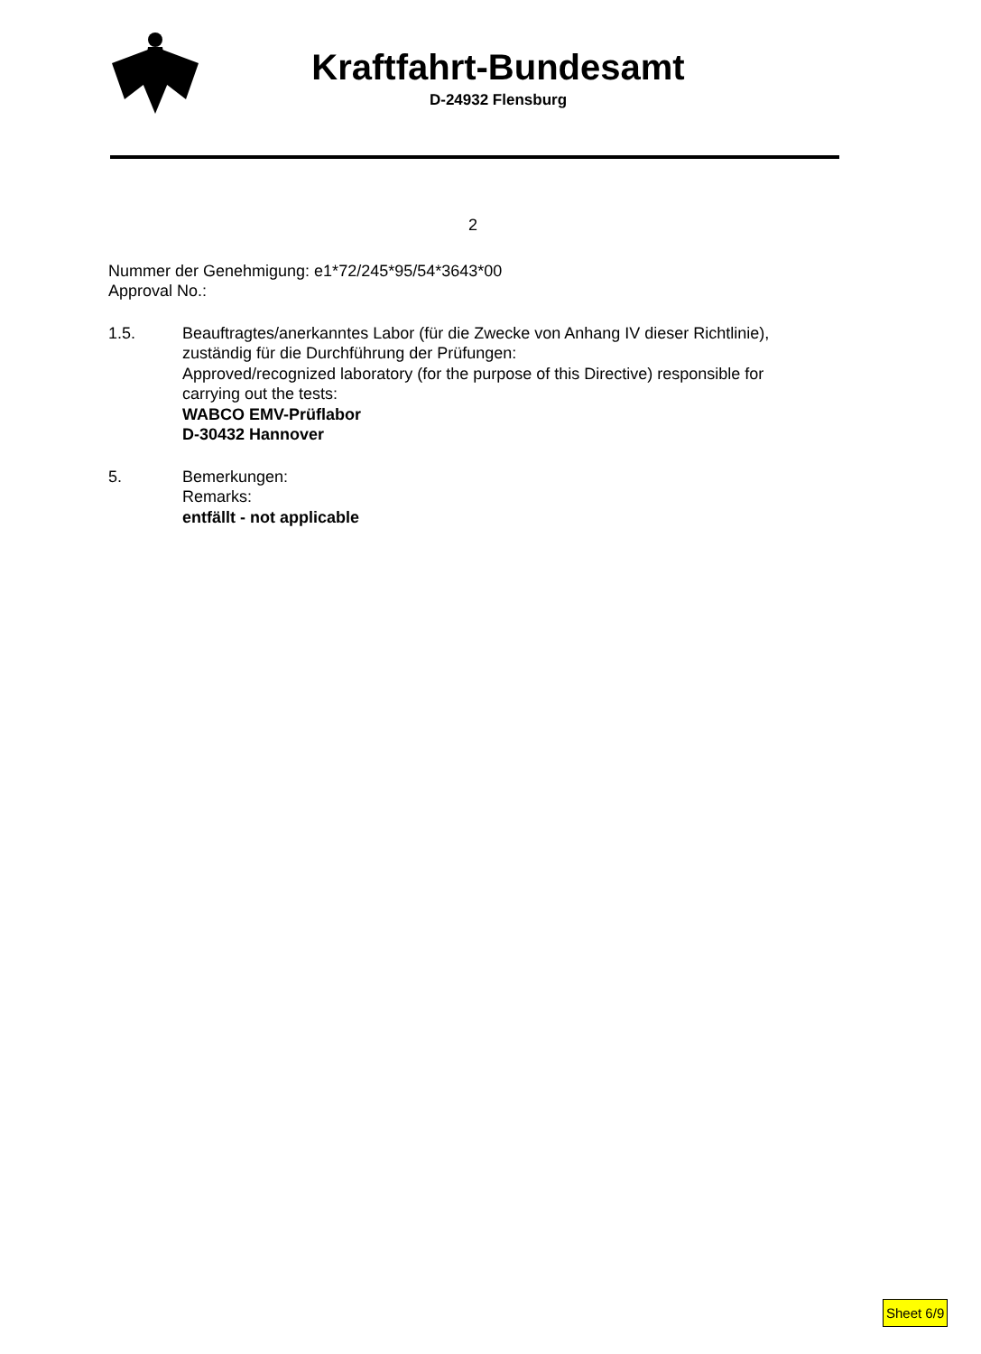Kraftfahrt-Bundesamt
D-24932 Flensburg
2
Nummer der Genehmigung: e1*72/245*95/54*3643*00
Approval No.:
1.5. Beauftragtes/anerkanntes Labor (für die Zwecke von Anhang IV dieser Richtlinie),
zuständig für die Durchführung der Prüfungen:
Approved/recognized laboratory (for the purpose of this Directive) responsible for
carrying out the tests:
WABCO EMV-Prüflabor
D-30432 Hannover
5. Bemerkungen:
Remarks:
entfällt - not applicable
Sheet 6/9